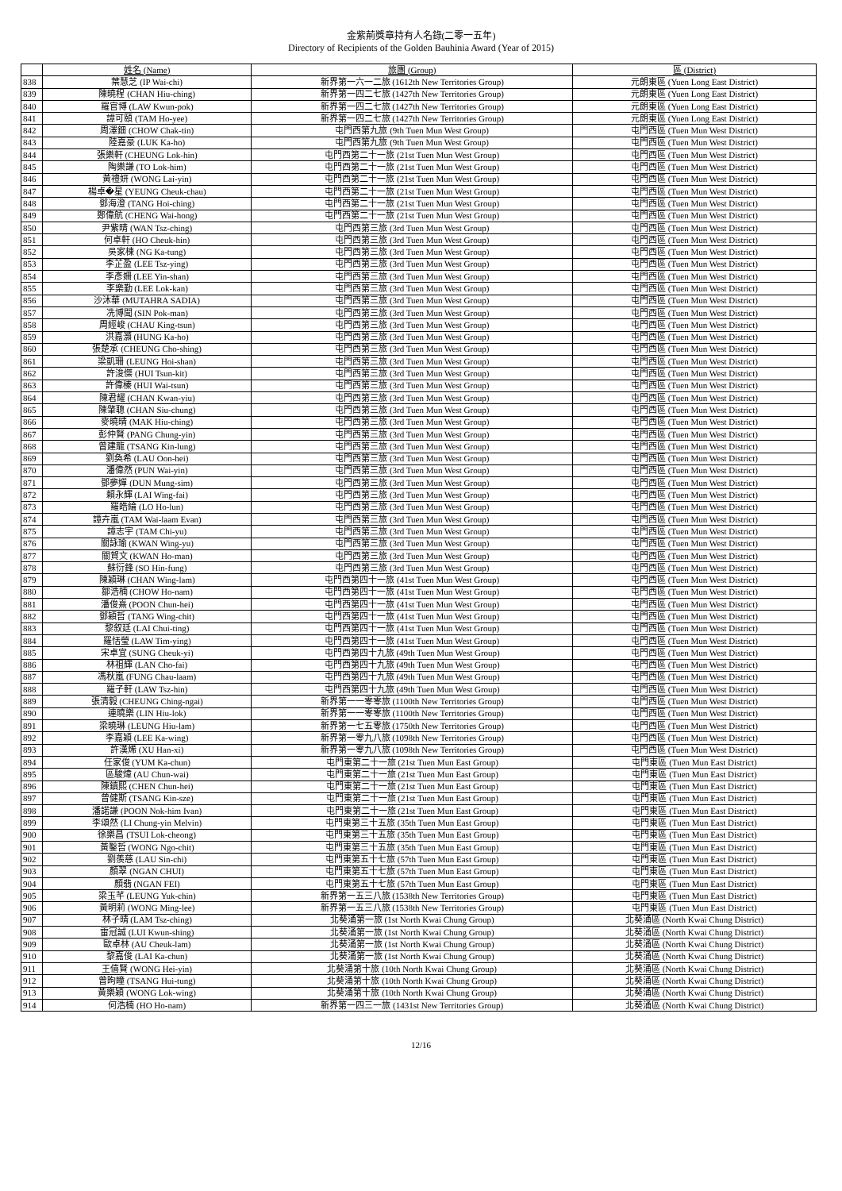金紫荊獎章持有人名錄(二零一五年)
Directory of Recipients of the Golden Bauhinia Award (Year of 2015)
| | 姓名 (Name) | 旅團 (Group) | 區 (District) |
| 838 | 葉慧芝 (IP Wai-chi) | 新界第一六一二旅 (1612th New Territories Group) | 元朗東區 (Yuen Long East District) |
| 839 | 陳曉程 (CHAN Hiu-ching) | 新界第一四二七旅 (1427th New Territories Group) | 元朗東區 (Yuen Long East District) |
| 840 | 羅官博 (LAW Kwun-pok) | 新界第一四二七旅 (1427th New Territories Group) | 元朗東區 (Yuen Long East District) |
| 841 | 譚可頤 (TAM Ho-yee) | 新界第一四二七旅 (1427th New Territories Group) | 元朗東區 (Yuen Long East District) |
| 842 | 周澤鈿 (CHOW Chak-tin) | 屯門西第九旅 (9th Tuen Mun West Group) | 屯門西區 (Tuen Mun West District) |
| 843 | 陸嘉豪 (LUK Ka-ho) | 屯門西第九旅 (9th Tuen Mun West Group) | 屯門西區 (Tuen Mun West District) |
| 844 | 張樂軒 (CHEUNG Lok-hin) | 屯門西第二十一旅 (21st Tuen Mun West Group) | 屯門西區 (Tuen Mun West District) |
| 845 | 陶樂謙 (TO Lok-him) | 屯門西第二十一旅 (21st Tuen Mun West Group) | 屯門西區 (Tuen Mun West District) |
| 846 | 黃禮妍 (WONG Lai-yin) | 屯門西第二十一旅 (21st Tuen Mun West Group) | 屯門西區 (Tuen Mun West District) |
| 847 | 楊卓�星 (YEUNG Cheuk-chau) | 屯門西第二十一旅 (21st Tuen Mun West Group) | 屯門西區 (Tuen Mun West District) |
| 848 | 鄧海澄 (TANG Hoi-ching) | 屯門西第二十一旅 (21st Tuen Mun West Group) | 屯門西區 (Tuen Mun West District) |
| 849 | 鄭偉航 (CHENG Wai-hong) | 屯門西第二十一旅 (21st Tuen Mun West Group) | 屯門西區 (Tuen Mun West District) |
| 850 | 尹紫晴 (WAN Tsz-ching) | 屯門西第三旅 (3rd Tuen Mun West Group) | 屯門西區 (Tuen Mun West District) |
| 851 | 何卓軒 (HO Cheuk-hin) | 屯門西第三旅 (3rd Tuen Mun West Group) | 屯門西區 (Tuen Mun West District) |
| 852 | 吳家棟 (NG Ka-tung) | 屯門西第三旅 (3rd Tuen Mun West Group) | 屯門西區 (Tuen Mun West District) |
| 853 | 李芷盈 (LEE Tsz-ying) | 屯門西第三旅 (3rd Tuen Mun West Group) | 屯門西區 (Tuen Mun West District) |
| 854 | 李彥姍 (LEE Yin-shan) | 屯門西第三旅 (3rd Tuen Mun West Group) | 屯門西區 (Tuen Mun West District) |
| 855 | 李樂勤 (LEE Lok-kan) | 屯門西第三旅 (3rd Tuen Mun West Group) | 屯門西區 (Tuen Mun West District) |
| 856 | 沙沐華 (MUTAHRA SADIA) | 屯門西第三旅 (3rd Tuen Mun West Group) | 屯門西區 (Tuen Mun West District) |
| 857 | 冼博聞 (SIN Pok-man) | 屯門西第三旅 (3rd Tuen Mun West Group) | 屯門西區 (Tuen Mun West District) |
| 858 | 周經峻 (CHAU King-tsun) | 屯門西第三旅 (3rd Tuen Mun West Group) | 屯門西區 (Tuen Mun West District) |
| 859 | 洪嘉灝 (HUNG Ka-ho) | 屯門西第三旅 (3rd Tuen Mun West Group) | 屯門西區 (Tuen Mun West District) |
| 860 | 張楚承 (CHEUNG Cho-shing) | 屯門西第三旅 (3rd Tuen Mun West Group) | 屯門西區 (Tuen Mun West District) |
| 861 | 梁凱珊 (LEUNG Hoi-shan) | 屯門西第三旅 (3rd Tuen Mun West Group) | 屯門西區 (Tuen Mun West District) |
| 862 | 許浚傑 (HUI Tsun-kit) | 屯門西第三旅 (3rd Tuen Mun West Group) | 屯門西區 (Tuen Mun West District) |
| 863 | 許偉榛 (HUI Wai-tsun) | 屯門西第三旅 (3rd Tuen Mun West Group) | 屯門西區 (Tuen Mun West District) |
| 864 | 陳君耀 (CHAN Kwan-yiu) | 屯門西第三旅 (3rd Tuen Mun West Group) | 屯門西區 (Tuen Mun West District) |
| 865 | 陳肇聰 (CHAN Siu-chung) | 屯門西第三旅 (3rd Tuen Mun West Group) | 屯門西區 (Tuen Mun West District) |
| 866 | 麥曉晴 (MAK Hiu-ching) | 屯門西第三旅 (3rd Tuen Mun West Group) | 屯門西區 (Tuen Mun West District) |
| 867 | 彭仲賢 (PANG Chung-yin) | 屯門西第三旅 (3rd Tuen Mun West Group) | 屯門西區 (Tuen Mun West District) |
| 868 | 曾建龍 (TSANG Kin-lung) | 屯門西第三旅 (3rd Tuen Mun West Group) | 屯門西區 (Tuen Mun West District) |
| 869 | 劉奐希 (LAU Oon-hei) | 屯門西第三旅 (3rd Tuen Mun West Group) | 屯門西區 (Tuen Mun West District) |
| 870 | 潘偉然 (PUN Wai-yin) | 屯門西第三旅 (3rd Tuen Mun West Group) | 屯門西區 (Tuen Mun West District) |
| 871 | 鄧夢嬋 (DUN Mung-sim) | 屯門西第三旅 (3rd Tuen Mun West Group) | 屯門西區 (Tuen Mun West District) |
| 872 | 賴永輝 (LAI Wing-fai) | 屯門西第三旅 (3rd Tuen Mun West Group) | 屯門西區 (Tuen Mun West District) |
| 873 | 羅皓綸 (LO Ho-lun) | 屯門西第三旅 (3rd Tuen Mun West Group) | 屯門西區 (Tuen Mun West District) |
| 874 | 譚卉嵐 (TAM Wai-laam Evan) | 屯門西第三旅 (3rd Tuen Mun West Group) | 屯門西區 (Tuen Mun West District) |
| 875 | 譚志宇 (TAM Chi-yu) | 屯門西第三旅 (3rd Tuen Mun West Group) | 屯門西區 (Tuen Mun West District) |
| 876 | 關詠瑜 (KWAN Wing-yu) | 屯門西第三旅 (3rd Tuen Mun West Group) | 屯門西區 (Tuen Mun West District) |
| 877 | 關賀文 (KWAN Ho-man) | 屯門西第三旅 (3rd Tuen Mun West Group) | 屯門西區 (Tuen Mun West District) |
| 878 | 蘇衍鋒 (SO Hin-fung) | 屯門西第三旅 (3rd Tuen Mun West Group) | 屯門西區 (Tuen Mun West District) |
| 879 | 陳穎琳 (CHAN Wing-lam) | 屯門西第四十一旅 (41st Tuen Mun West Group) | 屯門西區 (Tuen Mun West District) |
| 880 | 鄒浩楠 (CHOW Ho-nam) | 屯門西第四十一旅 (41st Tuen Mun West Group) | 屯門西區 (Tuen Mun West District) |
| 881 | 潘俊熹 (POON Chun-hei) | 屯門西第四十一旅 (41st Tuen Mun West Group) | 屯門西區 (Tuen Mun West District) |
| 882 | 鄧穎哲 (TANG Wing-chit) | 屯門西第四十一旅 (41st Tuen Mun West Group) | 屯門西區 (Tuen Mun West District) |
| 883 | 黎叙廷 (LAI Chui-ting) | 屯門西第四十一旅 (41st Tuen Mun West Group) | 屯門西區 (Tuen Mun West District) |
| 884 | 羅恬瑩 (LAW Tim-ying) | 屯門西第四十一旅 (41st Tuen Mun West Group) | 屯門西區 (Tuen Mun West District) |
| 885 | 宋卓宜 (SUNG Cheuk-yi) | 屯門西第四十九旅 (49th Tuen Mun West Group) | 屯門西區 (Tuen Mun West District) |
| 886 | 林祖輝 (LAN Cho-fai) | 屯門西第四十九旅 (49th Tuen Mun West Group) | 屯門西區 (Tuen Mun West District) |
| 887 | 馮秋嵐 (FUNG Chau-laam) | 屯門西第四十九旅 (49th Tuen Mun West Group) | 屯門西區 (Tuen Mun West District) |
| 888 | 羅子軒 (LAW Tsz-hin) | 屯門西第四十九旅 (49th Tuen Mun West Group) | 屯門西區 (Tuen Mun West District) |
| 889 | 張清毅 (CHEUNG Ching-ngai) | 新界第一一零零旅 (1100th New Territories Group) | 屯門西區 (Tuen Mun West District) |
| 890 | 連曉樂 (LIN Hiu-lok) | 新界第一一零零旅 (1100th New Territories Group) | 屯門西區 (Tuen Mun West District) |
| 891 | 梁曉琳 (LEUNG Hiu-lam) | 新界第一七五零旅 (1750th New Territories Group) | 屯門西區 (Tuen Mun West District) |
| 892 | 李嘉穎 (LEE Ka-wing) | 新界第一零九八旅 (1098th New Territories Group) | 屯門西區 (Tuen Mun West District) |
| 893 | 許漢烯 (XU Han-xi) | 新界第一零九八旅 (1098th New Territories Group) | 屯門西區 (Tuen Mun West District) |
| 894 | 任家俊 (YUM Ka-chun) | 屯門東第二十一旅 (21st Tuen Mun East Group) | 屯門東區 (Tuen Mun East District) |
| 895 | 區駿煒 (AU Chun-wai) | 屯門東第二十一旅 (21st Tuen Mun East Group) | 屯門東區 (Tuen Mun East District) |
| 896 | 陳鎮熙 (CHEN Chun-hei) | 屯門東第二十一旅 (21st Tuen Mun East Group) | 屯門東區 (Tuen Mun East District) |
| 897 | 曾健斯 (TSANG Kin-sze) | 屯門東第二十一旅 (21st Tuen Mun East Group) | 屯門東區 (Tuen Mun East District) |
| 898 | 潘諾謙 (POON Nok-him Ivan) | 屯門東第二十一旅 (21st Tuen Mun East Group) | 屯門東區 (Tuen Mun East District) |
| 899 | 李頌然 (LI Chung-yin Melvin) | 屯門東第三十五旅 (35th Tuen Mun East Group) | 屯門東區 (Tuen Mun East District) |
| 900 | 徐樂昌 (TSUI Lok-cheong) | 屯門東第三十五旅 (35th Tuen Mun East Group) | 屯門東區 (Tuen Mun East District) |
| 901 | 黃鑿哲 (WONG Ngo-chit) | 屯門東第三十五旅 (35th Tuen Mun East Group) | 屯門東區 (Tuen Mun East District) |
| 902 | 劉羨慈 (LAU Sin-chi) | 屯門東第五十七旅 (57th Tuen Mun East Group) | 屯門東區 (Tuen Mun East District) |
| 903 | 顏翠 (NGAN CHUI) | 屯門東第五十七旅 (57th Tuen Mun East Group) | 屯門東區 (Tuen Mun East District) |
| 904 | 顏翡 (NGAN FEI) | 屯門東第五十七旅 (57th Tuen Mun East Group) | 屯門東區 (Tuen Mun East District) |
| 905 | 梁玉芊 (LEUNG Yuk-chin) | 新界第一五三八旅 (1538th New Territories Group) | 屯門東區 (Tuen Mun East District) |
| 906 | 黃明莉 (WONG Ming-lee) | 新界第一五三八旅 (1538th New Territories Group) | 屯門東區 (Tuen Mun East District) |
| 907 | 林子晴 (LAM Tsz-ching) | 北葵涌第一旅 (1st North Kwai Chung Group) | 北葵涌區 (North Kwai Chung District) |
| 908 | 雷冠誠 (LUI Kwun-shing) | 北葵涌第一旅 (1st North Kwai Chung Group) | 北葵涌區 (North Kwai Chung District) |
| 909 | 歐卓林 (AU Cheuk-lam) | 北葵涌第一旅 (1st North Kwai Chung Group) | 北葵涌區 (North Kwai Chung District) |
| 910 | 黎嘉俊 (LAI Ka-chun) | 北葵涌第一旅 (1st North Kwai Chung Group) | 北葵涌區 (North Kwai Chung District) |
| 911 | 王僖賢 (WONG Hei-yin) | 北葵涌第十旅 (10th North Kwai Chung Group) | 北葵涌區 (North Kwai Chung District) |
| 912 | 曾昫瞳 (TSANG Hui-tung) | 北葵涌第十旅 (10th North Kwai Chung Group) | 北葵涌區 (North Kwai Chung District) |
| 913 | 黃樂穎 (WONG Lok-wing) | 北葵涌第十旅 (10th North Kwai Chung Group) | 北葵涌區 (North Kwai Chung District) |
| 914 | 何浩楠 (HO Ho-nam) | 新界第一四三一旅 (1431st New Territories Group) | 北葵涌區 (North Kwai Chung District) |
12/16